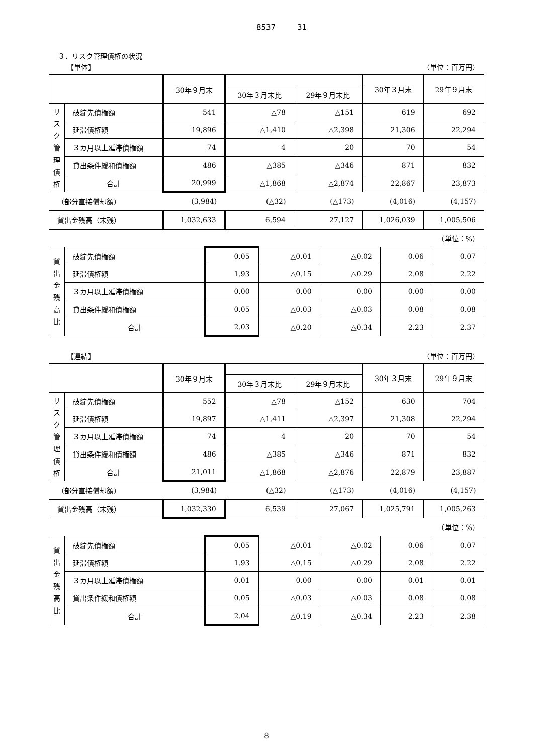8537 31
３．リスク管理債権の状況
【単体】 （単位：百万円）
| | | 30年９月末 | | | 30年３月末 | 29年９月末 |
| --- | --- | --- | --- | --- | --- | --- |
| | | | 30年３月末比 | 29年９月末比 | | |
| リスク管理債権 | 破綻先債権額 | 541 | △78 | △151 | 619 | 692 |
| | 延滞債権額 | 19,896 | △1,410 | △2,398 | 21,306 | 22,294 |
| | ３カ月以上延滞債権額 | 74 | 4 | 20 | 70 | 54 |
| | 貸出条件緩和債権額 | 486 | △385 | △346 | 871 | 832 |
| | 合計 | 20,999 | △1,868 | △2,874 | 22,867 | 23,873 |
| （部分直接償却額） | | (3,984) | (△32) | (△173) | (4,016) | (4,157) |
| 貸出金残高（末残） | | 1,032,633 | 6,594 | 27,127 | 1,026,039 | 1,005,506 |
（単位：%）
| 貸出金残高比 | 破綻先債権額 | 0.05 | △0.01 | △0.02 | 0.06 | 0.07 |
| | 延滞債権額 | 1.93 | △0.15 | △0.29 | 2.08 | 2.22 |
| | ３カ月以上延滞債権額 | 0.00 | 0.00 | 0.00 | 0.00 | 0.00 |
| | 貸出条件緩和債権額 | 0.05 | △0.03 | △0.03 | 0.08 | 0.08 |
| | 合計 | 2.03 | △0.20 | △0.34 | 2.23 | 2.37 |
【連結】 （単位：百万円）
| | | 30年９月末 | | | 30年３月末 | 29年９月末 |
| --- | --- | --- | --- | --- | --- | --- |
| | | | 30年３月末比 | 29年９月末比 | | |
| リスク管理債権 | 破綻先債権額 | 552 | △78 | △152 | 630 | 704 |
| | 延滞債権額 | 19,897 | △1,411 | △2,397 | 21,308 | 22,294 |
| | ３カ月以上延滞債権額 | 74 | 4 | 20 | 70 | 54 |
| | 貸出条件緩和債権額 | 486 | △385 | △346 | 871 | 832 |
| | 合計 | 21,011 | △1,868 | △2,876 | 22,879 | 23,887 |
| （部分直接償却額） | | (3,984) | (△32) | (△173) | (4,016) | (4,157) |
| 貸出金残高（末残） | | 1,032,330 | 6,539 | 27,067 | 1,025,791 | 1,005,263 |
（単位：%）
| 貸出金残高比 | 破綻先債権額 | 0.05 | △0.01 | △0.02 | 0.06 | 0.07 |
| | 延滞債権額 | 1.93 | △0.15 | △0.29 | 2.08 | 2.22 |
| | ３カ月以上延滞債権額 | 0.01 | 0.00 | 0.00 | 0.01 | 0.01 |
| | 貸出条件緩和債権額 | 0.05 | △0.03 | △0.03 | 0.08 | 0.08 |
| | 合計 | 2.04 | △0.19 | △0.34 | 2.23 | 2.38 |
8